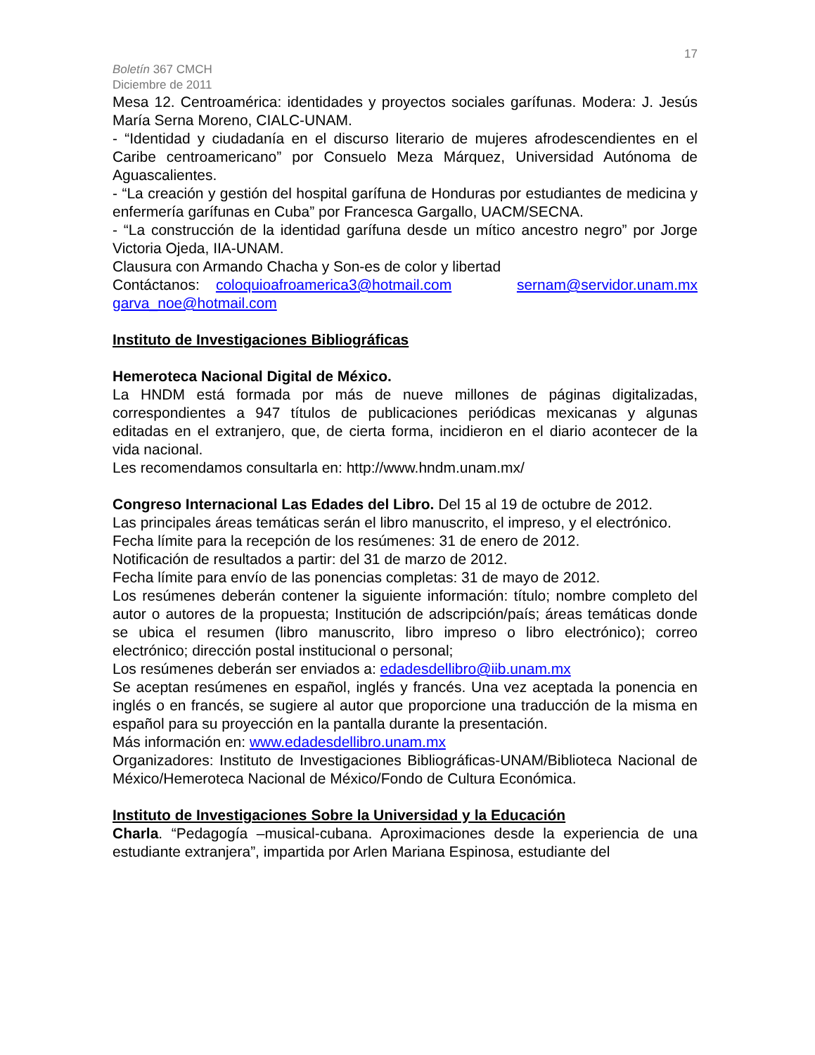17
Boletín 367 CMCH
Diciembre de 2011
Mesa 12. Centroamérica: identidades y proyectos sociales garífunas. Modera: J. Jesús María Serna Moreno, CIALC-UNAM.
- “Identidad y ciudadanía en el discurso literario de mujeres afrodescendientes en el Caribe centroamericano” por Consuelo Meza Márquez, Universidad Autónoma de Aguascalientes.
- “La creación y gestión del hospital garífuna de Honduras por estudiantes de medicina y enfermería garífunas en Cuba” por Francesca Gargallo, UACM/SECNA.
- “La construcción de la identidad garífuna desde un mítico ancestro negro” por Jorge Victoria Ojeda, IIA-UNAM.
Clausura con Armando Chacha y Son-es de color y libertad
Contáctanos: coloquioafroamerica3@hotmail.com sernam@servidor.unam.mx garva_noe@hotmail.com
Instituto de Investigaciones Bibliográficas
Hemeroteca Nacional Digital de México.
La HNDM está formada por más de nueve millones de páginas digitalizadas, correspondientes a 947 títulos de publicaciones periódicas mexicanas y algunas editadas en el extranjero, que, de cierta forma, incidieron en el diario acontecer de la vida nacional.
Les recomendamos consultarla en: http://www.hndm.unam.mx/
Congreso Internacional Las Edades del Libro. Del 15 al 19 de octubre de 2012.
Las principales áreas temáticas serán el libro manuscrito, el impreso, y el electrónico.
Fecha límite para la recepción de los resúmenes: 31 de enero de 2012.
Notificación de resultados a partir: del 31 de marzo de 2012.
Fecha límite para envío de las ponencias completas: 31 de mayo de 2012.
Los resúmenes deberán contener la siguiente información: título; nombre completo del autor o autores de la propuesta; Institución de adscripción/país; áreas temáticas donde se ubica el resumen (libro manuscrito, libro impreso o libro electrónico); correo electrónico; dirección postal institucional o personal;
Los resúmenes deberán ser enviados a: edadesdellibro@iib.unam.mx
Se aceptan resúmenes en español, inglés y francés. Una vez aceptada la ponencia en inglés o en francés, se sugiere al autor que proporcione una traducción de la misma en español para su proyección en la pantalla durante la presentación.
Más información en: www.edadesdellibro.unam.mx
Organizadores: Instituto de Investigaciones Bibliográficas-UNAM/Biblioteca Nacional de México/Hemeroteca Nacional de México/Fondo de Cultura Económica.
Instituto de Investigaciones Sobre la Universidad y la Educación
Charla. “Pedagogía –musical-cubana. Aproximaciones desde la experiencia de una estudiante extranjera”, impartida por Arlen Mariana Espinosa, estudiante del